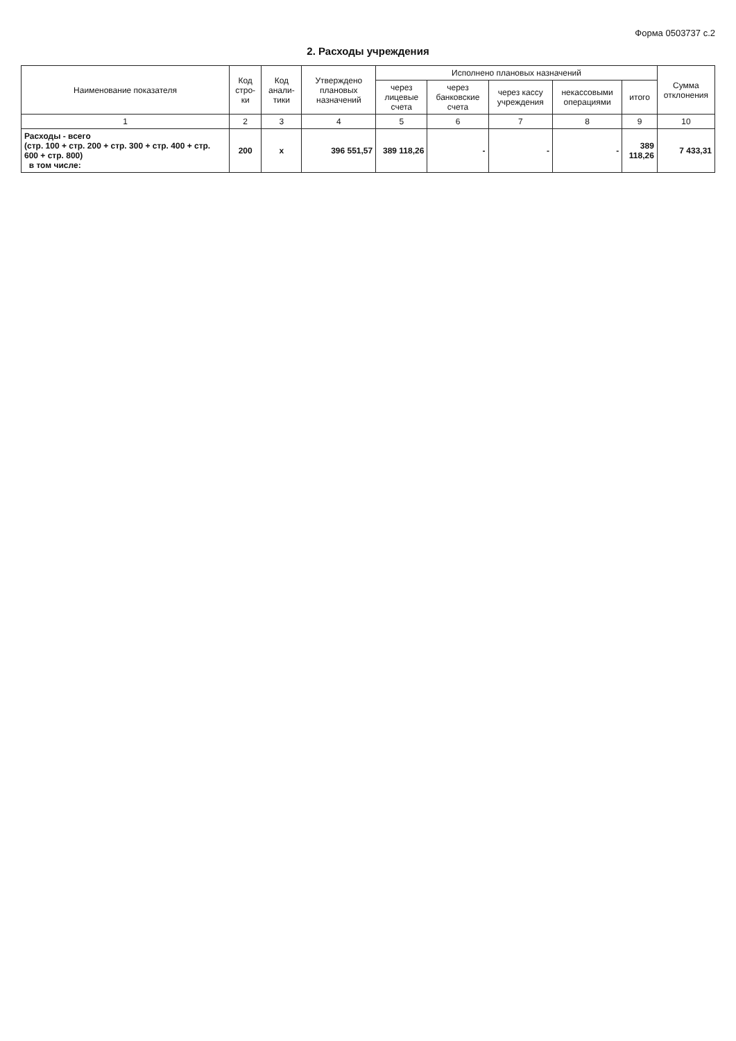Форма 0503737 с.2
2. Расходы учреждения
| Наименование показателя | Код стро-ки | Код анали-тики | Утверждено плановых назначений | Исполнено плановых назначений | | | | | Сумма отклонения |
| --- | --- | --- | --- | --- | --- | --- | --- | --- | --- |
| | | | | через лицевые счета | через банковские счета | через кассу учреждения | некассовыми операциями | итого | |
| 1 | 2 | 3 | 4 | 5 | 6 | 7 | 8 | 9 | 10 |
| Расходы - всего (стр. 100 + стр. 200 + стр. 300 + стр. 400 + стр. 600 + стр. 800) в том числе: | 200 | x | 396 551,57 | 389 118,26 | - | - | - | 389 118,26 | 7 433,31 |